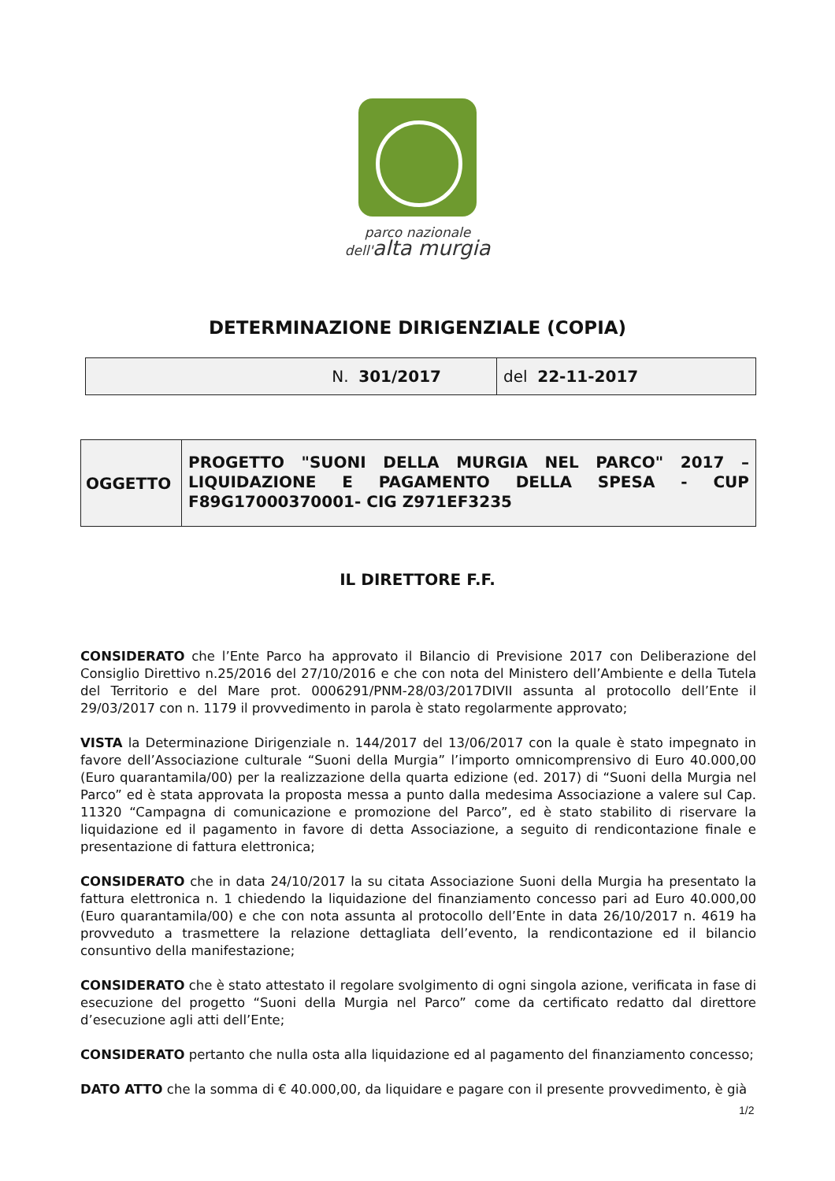parco nazionale
dell'alta murgia
DETERMINAZIONE DIRIGENZIALE (COPIA)
| N. 301/2017 | del 22-11-2017 |
| OGGETTO | PROGETTO "SUONI DELLA MURGIA NEL PARCO" 2017 – LIQUIDAZIONE E PAGAMENTO DELLA SPESA - CUP F89G17000370001- CIG Z971EF3235 |
IL DIRETTORE F.F.
CONSIDERATO che l’Ente Parco ha approvato il Bilancio di Previsione 2017 con Deliberazione del Consiglio Direttivo n.25/2016 del 27/10/2016 e che con nota del Ministero dell’Ambiente e della Tutela del Territorio e del Mare prot. 0006291/PNM-28/03/2017DIVII assunta al protocollo dell’Ente il 29/03/2017 con n. 1179 il provvedimento in parola è stato regolarmente approvato;
VISTA la Determinazione Dirigenziale n. 144/2017 del 13/06/2017 con la quale è stato impegnato in favore dell’Associazione culturale “Suoni della Murgia” l’importo omnicomprensivo di Euro 40.000,00 (Euro quarantamila/00) per la realizzazione della quarta edizione (ed. 2017) di “Suoni della Murgia nel Parco” ed è stata approvata la proposta messa a punto dalla medesima Associazione a valere sul Cap. 11320 “Campagna di comunicazione e promozione del Parco”, ed è stato stabilito di riservare la liquidazione ed il pagamento in favore di detta Associazione, a seguito di rendicontazione finale e presentazione di fattura elettronica;
CONSIDERATO che in data 24/10/2017 la su citata Associazione Suoni della Murgia ha presentato la fattura elettronica n. 1 chiedendo la liquidazione del finanziamento concesso pari ad Euro 40.000,00 (Euro quarantamila/00) e che con nota assunta al protocollo dell’Ente in data 26/10/2017 n. 4619 ha provveduto a trasmettere la relazione dettagliata dell’evento, la rendicontazione ed il bilancio consuntivo della manifestazione;
CONSIDERATO che è stato attestato il regolare svolgimento di ogni singola azione, verificata in fase di esecuzione del progetto “Suoni della Murgia nel Parco” come da certificato redatto dal direttore d’esecuzione agli atti dell’Ente;
CONSIDERATO pertanto che nulla osta alla liquidazione ed al pagamento del finanziamento concesso;
DATO ATTO che la somma di € 40.000,00, da liquidare e pagare con il presente provvedimento, è già
1/2